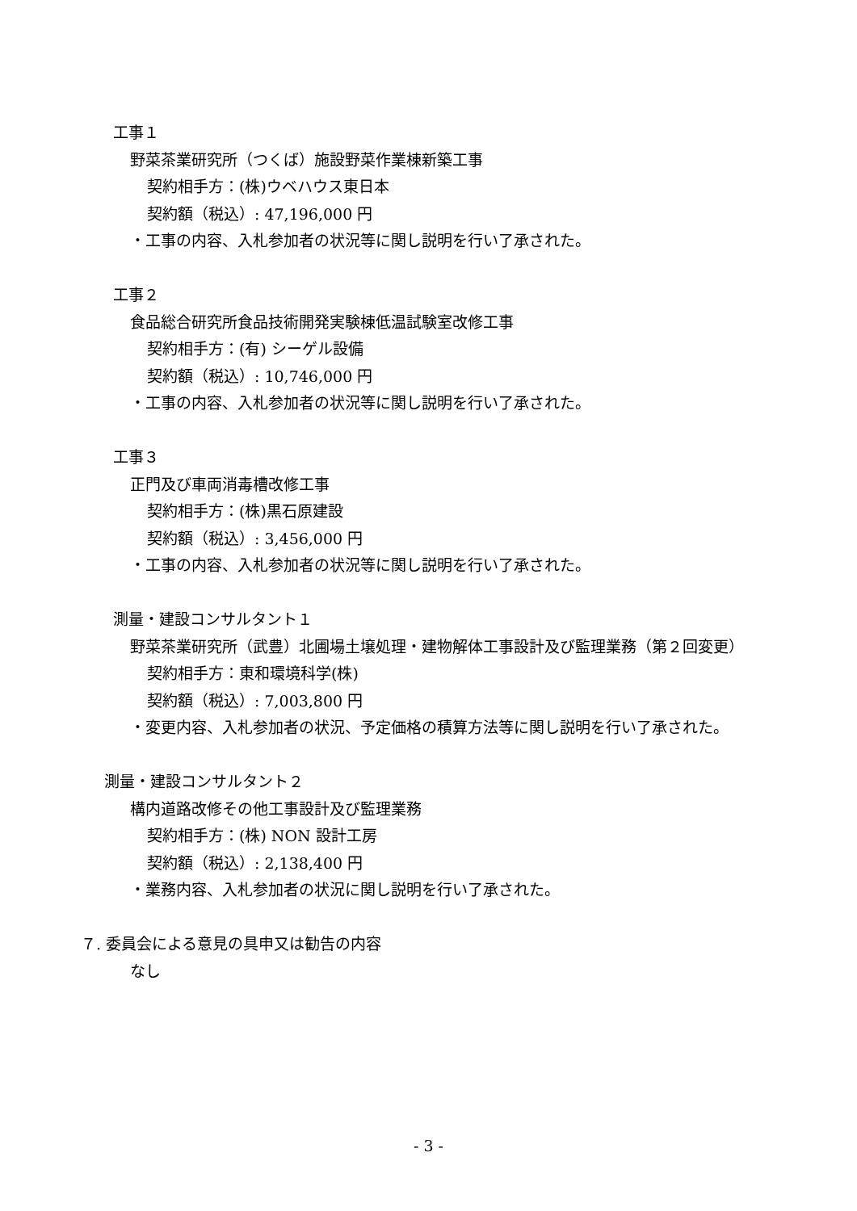工事１
野菜茶業研究所（つくば）施設野菜作業棟新築工事
契約相手方：(株)ウベハウス東日本
契約額（税込）: 47,196,000 円
・工事の内容、入札参加者の状況等に関し説明を行い了承された。
工事２
食品総合研究所食品技術開発実験棟低温試験室改修工事
契約相手方：(有) シーゲル設備
契約額（税込）: 10,746,000 円
・工事の内容、入札参加者の状況等に関し説明を行い了承された。
工事３
正門及び車両消毒槽改修工事
契約相手方：(株)黒石原建設
契約額（税込）: 3,456,000 円
・工事の内容、入札参加者の状況等に関し説明を行い了承された。
測量・建設コンサルタント１
野菜茶業研究所（武豊）北圃場土壌処理・建物解体工事設計及び監理業務（第２回変更）
契約相手方：東和環境科学(株)
契約額（税込）: 7,003,800 円
・変更内容、入札参加者の状況、予定価格の積算方法等に関し説明を行い了承された。
測量・建設コンサルタント２
構内道路改修その他工事設計及び監理業務
契約相手方：(株) NON 設計工房
契約額（税込）: 2,138,400 円
・業務内容、入札参加者の状況に関し説明を行い了承された。
７. 委員会による意見の具申又は勧告の内容
なし
- 3 -